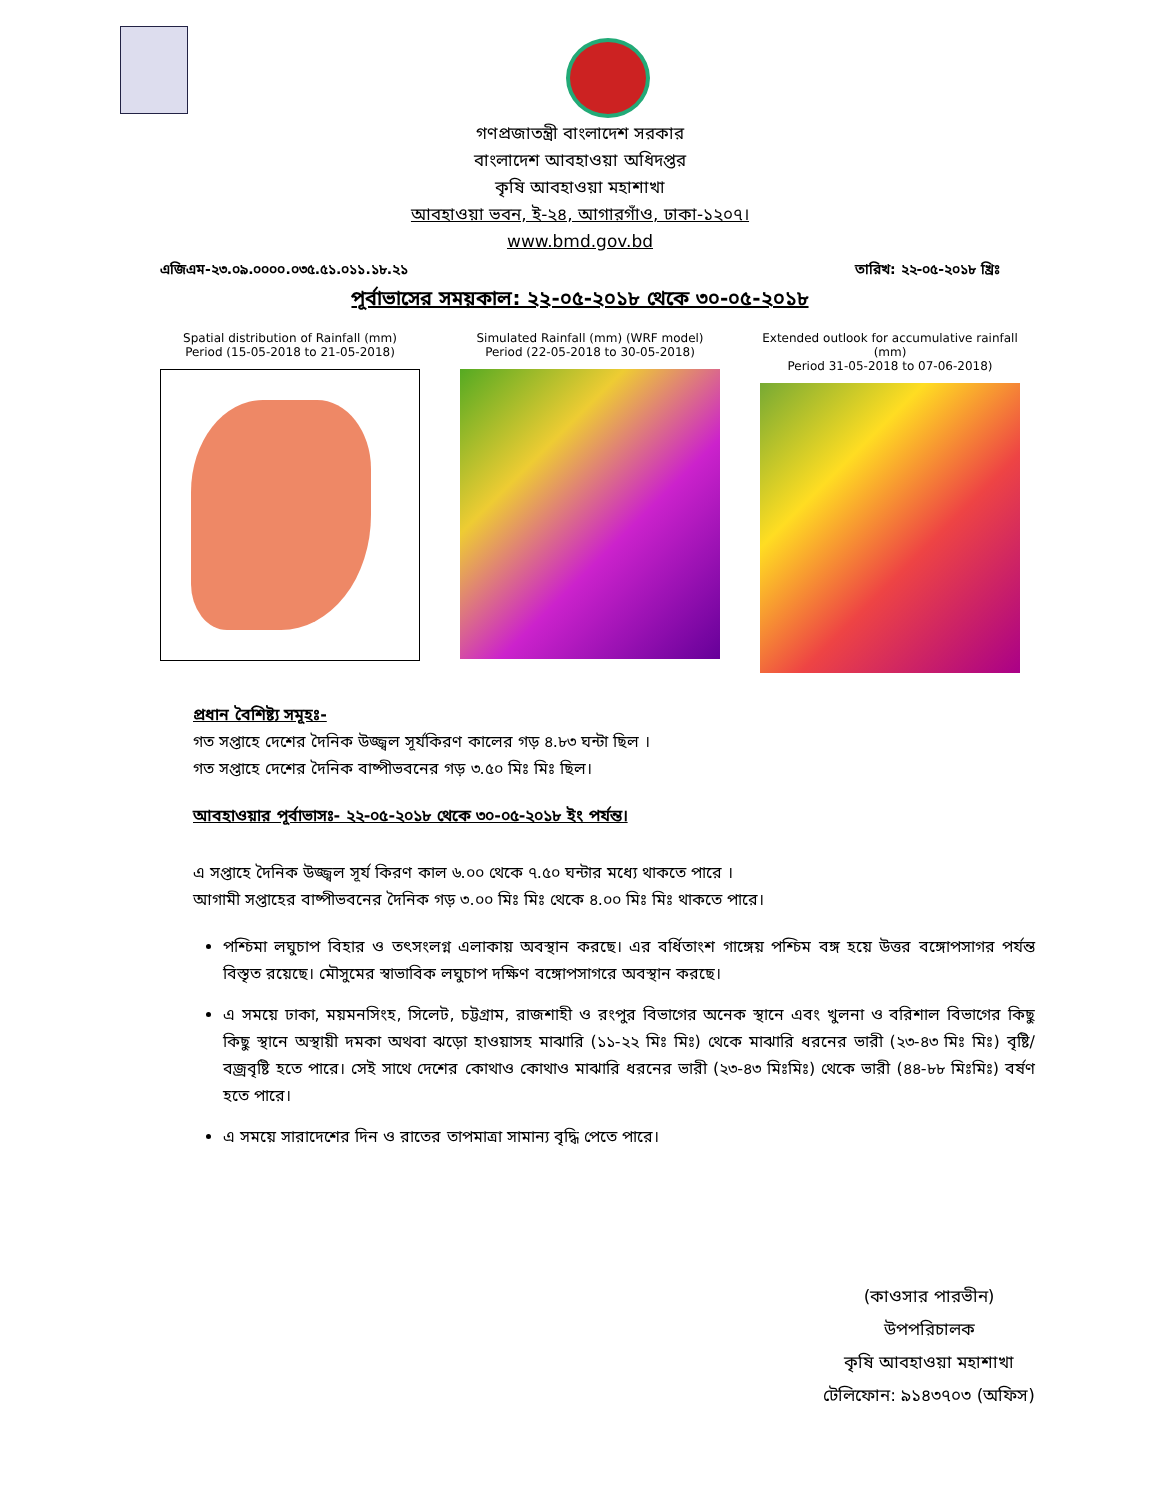গণপ্রজাতন্ত্রী বাংলাদেশ সরকার
বাংলাদেশ আবহাওয়া অধিদপ্তর
কৃষি আবহাওয়া মহাশাখা
আবহাওয়া ভবন, ই-২৪, আগারগাঁও, ঢাকা-১২০৭।
www.bmd.gov.bd
এজিএম-২৩.০৯.০০০০.০৩৫.৫১.০১১.১৮.২১ তারিখ: ২২-০৫-২০১৮ খ্রিঃ
পূর্বাভাসের সময়কাল: ২২-০৫-২০১৮ থেকে ৩০-০৫-২০১৮
Spatial distribution of Rainfall (mm)
Period (15-05-2018 to 21-05-2018)
Simulated Rainfall (mm) (WRF model)
Period (22-05-2018 to 30-05-2018)
Extended outlook for accumulative rainfall (mm)
Period 31-05-2018 to 07-06-2018)
প্রধান বৈশিষ্ট্য সমূহঃ-
গত সপ্তাহে দেশের দৈনিক উজ্জ্বল সূর্যকিরণ কালের গড় ৪.৮৩ ঘন্টা ছিল ।
গত সপ্তাহে দেশের দৈনিক বাষ্পীভবনের গড় ৩.৫০ মিঃ মিঃ ছিল।
আবহাওয়ার পূর্বাভাসঃ- ২২-০৫-২০১৮ থেকে ৩০-০৫-২০১৮ ইং পর্যন্ত।
এ সপ্তাহে দৈনিক উজ্জ্বল সূর্য কিরণ কাল ৬.০০ থেকে ৭.৫০ ঘন্টার মধ্যে থাকতে পারে ।
আগামী সপ্তাহের বাষ্পীভবনের দৈনিক গড় ৩.০০ মিঃ মিঃ থেকে ৪.০০ মিঃ মিঃ থাকতে পারে।
পশ্চিমা লঘুচাপ বিহার ও তৎসংলগ্ন এলাকায় অবস্থান করছে। এর বর্ধিতাংশ গাঙ্গেয় পশ্চিম বঙ্গ হয়ে উত্তর বঙ্গোপসাগর পর্যন্ত বিস্তৃত রয়েছে। মৌসুমের স্বাভাবিক লঘুচাপ দক্ষিণ বঙ্গোপসাগরে অবস্থান করছে।
এ সময়ে ঢাকা, ময়মনসিংহ, সিলেট, চট্টগ্রাম, রাজশাহী ও রংপুর বিভাগের অনেক স্থানে এবং খুলনা ও বরিশাল বিভাগের কিছু কিছু স্থানে অস্থায়ী দমকা অথবা ঝড়ো হাওয়াসহ মাঝারি (১১-২২ মিঃ মিঃ) থেকে মাঝারি ধরনের ভারী (২৩-৪৩ মিঃ মিঃ) বৃষ্টি/বজ্রবৃষ্টি হতে পারে। সেই সাথে দেশের কোথাও কোথাও মাঝারি ধরনের ভারী (২৩-৪৩ মিঃমিঃ) থেকে ভারী (৪৪-৮৮ মিঃমিঃ) বর্ষণ হতে পারে।
এ সময়ে সারাদেশের দিন ও রাতের তাপমাত্রা সামান্য বৃদ্ধি পেতে পারে।
(কাওসার পারভীন)
উপপরিচালক
কৃষি আবহাওয়া মহাশাখা
টেলিফোন: ৯১৪৩৭০৩ (অফিস)